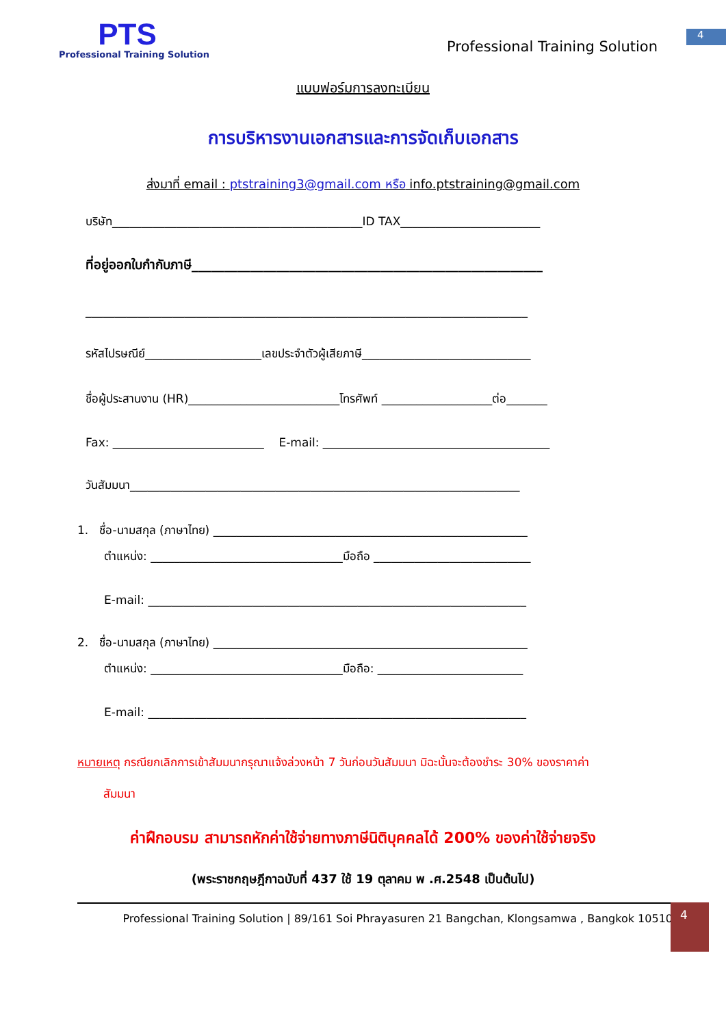PTS
Professional Training Solution
Professional Training Solution
4
แบบฟอร์มการลงทะเบียน
การบริหารงานเอกสารและการจัดเก็บเอกสาร
ส่งมาที่ email : ptstraining3@gmail.com หรือ info.ptstraining@gmail.com
บริษัท___________________________________________ID TAX________________________
ที่อยู่ออกใบกำกับภาษี______________________________________________________
____________________________________________________________________________
รหัสไปรษณีย์____________________เลขประจำตัวผู้เสียภาษี_____________________________
ชื่อผู้ประสานงาน (HR)__________________________โทรศัพท์ ___________________ต่อ_______
Fax: __________________________ E-mail: _______________________________________
วันสัมมนา___________________________________________________________________
1. ชื่อ-นามสกุล (ภาษาไทย) ______________________________________________________
ตำแหน่ง: _________________________________มือถือ ___________________________
E-mail: _________________________________________________________________
2. ชื่อ-นามสกุล (ภาษาไทย) ______________________________________________________
ตำแหน่ง: _________________________________มือถือ: _________________________
E-mail: _________________________________________________________________
หมายเหตุ กรณียกเลิกการเข้าสัมมนากรุณาแจ้งล่วงหน้า 7 วันก่อนวันสัมมนา มิฉะนั้นจะต้องชำระ 30% ของราคาค่า
สัมมนา
ค่าฝึกอบรม สามารถหักค่าใช้จ่ายทางภาษีนิติบุคคลได้ 200% ของค่าใช้จ่ายจริง
(พระราชกฤษฎีกาฉบับที่ 437 ใช้ 19 ตุลาคม พ .ศ.2548 เป็นต้นไป)
Professional Training Solution | 89/161 Soi Phrayasuren 21 Bangchan, Klongsamwa , Bangkok 10510
4